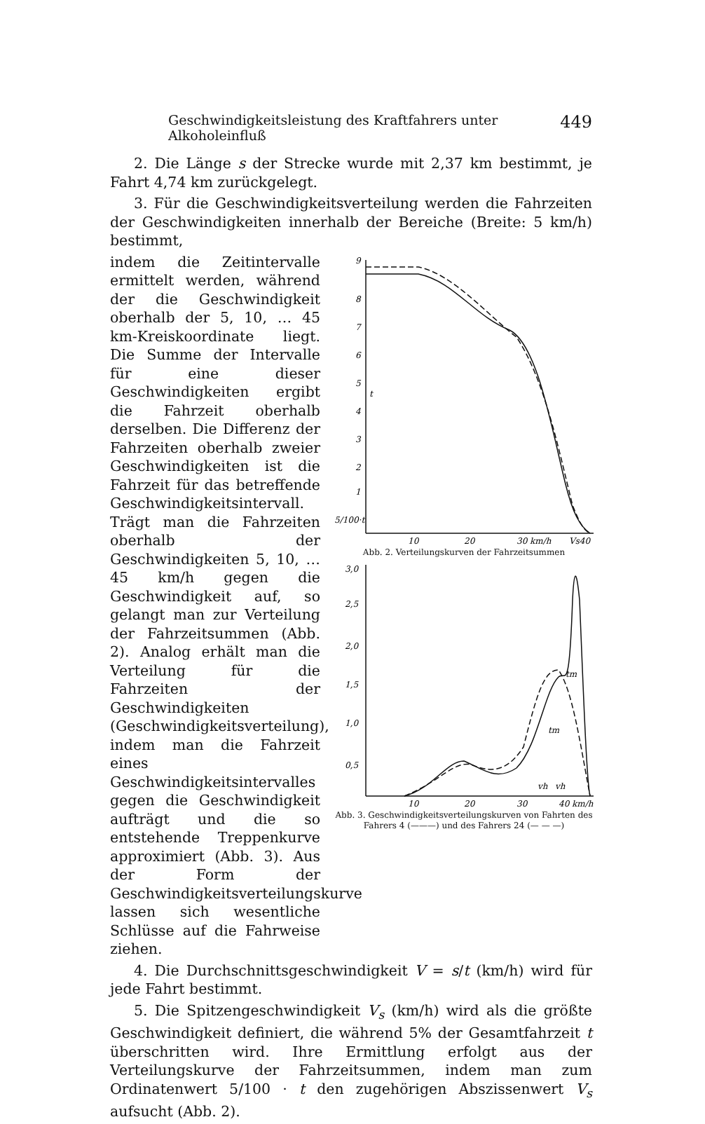Geschwindigkeitsleistung des Kraftfahrers unter Alkoholeinfluß 449
2. Die Länge s der Strecke wurde mit 2,37 km bestimmt, je Fahrt 4,74 km zurückgelegt.
3. Für die Geschwindigkeitsverteilung werden die Fahrzeiten der Geschwindigkeiten innerhalb der Bereiche (Breite: 5 km/h) bestimmt,
indem die Zeitintervalle ermittelt werden, während der die Geschwindigkeit oberhalb der 5, 10, … 45 km-Kreiskoordinate liegt. Die Summe der Intervalle für eine dieser Geschwindigkeiten ergibt die Fahrzeit oberhalb derselben. Die Differenz der Fahrzeiten oberhalb zweier Geschwindigkeiten ist die Fahrzeit für das betreffende Geschwindigkeitsintervall. Trägt man die Fahrzeiten oberhalb der Geschwindigkeiten 5, 10, … 45 km/h gegen die Geschwindigkeit auf, so gelangt man zur Verteilung der Fahrzeitsummen (Abb. 2). Analog erhält man die Verteilung für die Fahrzeiten der Geschwindigkeiten (Geschwindigkeitsverteilung), indem man die Fahrzeit eines Geschwindigkeitsintervalles gegen die Geschwindigkeit aufträgt und die so entstehende Treppenkurve approximiert (Abb. 3). Aus der Form der Geschwindigkeitsverteilungskurve lassen sich wesentliche Schlüsse auf die Fahrweise ziehen.
9
8
7
6
5
4
3
2
1
5/100·t
t
10
20
30 km/h
Vs40
Abb. 2. Verteilungskurven der Fahrzeitsummen
3,0
2,5
2,0
1,5
1,0
0,5
tm
tm
vh
vh
10
20
30
40 km/h
Abb. 3. Geschwindigkeitsverteilungskurven von Fahrten des Fahrers 4 (———) und des Fahrers 24 (— — —)
4. Die Durchschnittsgeschwindigkeit V = s/t (km/h) wird für jede Fahrt bestimmt.
5. Die Spitzengeschwindigkeit V<sub>s</sub> (km/h) wird als die größte Geschwindigkeit definiert, die während 5% der Gesamtfahrzeit t überschritten wird. Ihre Ermittlung erfolgt aus der Verteilungskurve der Fahrzeitsummen, indem man zum Ordinatenwert 5/100 · t den zugehörigen Abszissenwert V<sub>s</sub> aufsucht (Abb. 2).